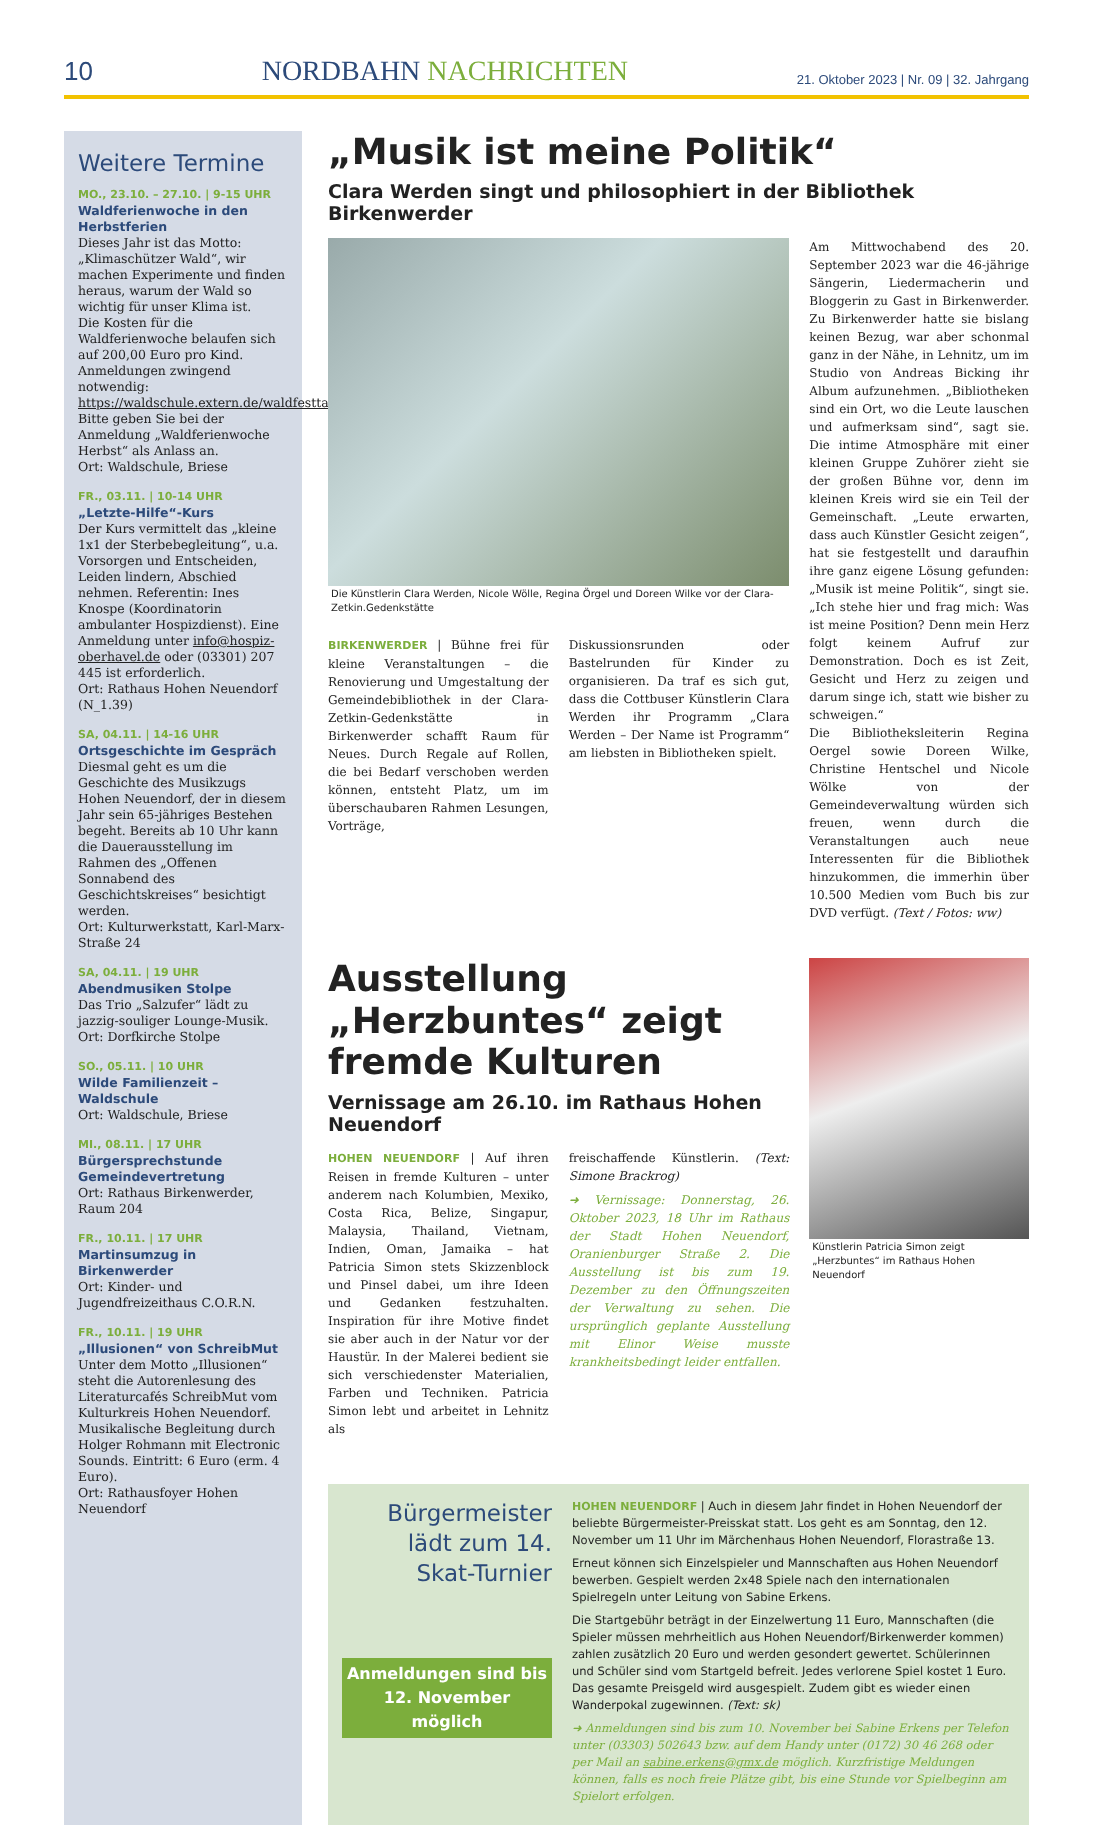10
NORDBAHN NACHRICHTEN
21. Oktober 2023 | Nr. 09 | 32. Jahrgang
Weitere Termine
MO., 23.10. – 27.10. | 9-15 UHR
Waldferienwoche in den Herbstferien
Dieses Jahr ist das Motto: „Klimaschützer Wald“, wir machen Experimente und finden heraus, warum der Wald so wichtig für unser Klima ist.
Die Kosten für die Waldferienwoche belaufen sich auf 200,00 Euro pro Kind. Anmeldungen zwingend notwendig: https://waldschule.extern.de/waldfesttage
Bitte geben Sie bei der Anmeldung „Waldferienwoche Herbst“ als Anlass an.
Ort: Waldschule, Briese
FR., 03.11. | 10-14 UHR
„Letzte-Hilfe“-Kurs
Der Kurs vermittelt das „kleine 1x1 der Sterbebegleitung“, u.a. Vorsorgen und Entscheiden, Leiden lindern, Abschied nehmen. Referentin: Ines Knospe (Koordinatorin ambulanter Hospizdienst). Eine Anmeldung unter info@hospiz-oberhavel.de oder (03301) 207 445 ist erforderlich.
Ort: Rathaus Hohen Neuendorf (N_1.39)
SA, 04.11. | 14-16 UHR
Ortsgeschichte im Gespräch
Diesmal geht es um die Geschichte des Musikzugs Hohen Neuendorf, der in diesem Jahr sein 65-jähriges Bestehen begeht. Bereits ab 10 Uhr kann die Dauerausstellung im Rahmen des „Offenen Sonnabend des Geschichtskreises“ besichtigt werden.
Ort: Kulturwerkstatt, Karl-Marx-Straße 24
SA, 04.11. | 19 UHR
Abendmusiken Stolpe
Das Trio „Salzufer“ lädt zu jazzig-souliger Lounge-Musik.
Ort: Dorfkirche Stolpe
SO., 05.11. | 10 UHR
Wilde Familienzeit – Waldschule
Ort: Waldschule, Briese
MI., 08.11. | 17 UHR
Bürgersprechstunde Gemeindevertretung
Ort: Rathaus Birkenwerder, Raum 204
FR., 10.11. | 17 UHR
Martinsumzug in Birkenwerder
Ort: Kinder- und Jugendfreizeithaus C.O.R.N.
FR., 10.11. | 19 UHR
„Illusionen“ von SchreibMut
Unter dem Motto „Illusionen“ steht die Autorenlesung des Literaturcafés SchreibMut vom Kulturkreis Hohen Neuendorf. Musikalische Begleitung durch Holger Rohmann mit Electronic Sounds. Eintritt: 6 Euro (erm. 4 Euro).
Ort: Rathausfoyer Hohen Neuendorf
„Musik ist meine Politik“
Clara Werden singt und philosophiert in der Bibliothek Birkenwerder
Die Künstlerin Clara Werden, Nicole Wölle, Regina Örgel und Doreen Wilke vor der Clara-Zetkin.Gedenkstätte
BIRKENWERDER | Bühne frei für kleine Veranstaltungen – die Renovierung und Umgestaltung der Gemeindebibliothek in der Clara-Zetkin-Gedenkstätte in Birkenwerder schafft Raum für Neues. Durch Regale auf Rollen, die bei Bedarf verschoben werden können, entsteht Platz, um im überschaubaren Rahmen Lesungen, Vorträge,
Diskussionsrunden oder Bastelrunden für Kinder zu organisieren. Da traf es sich gut, dass die Cottbuser Künstlerin Clara Werden ihr Programm „Clara Werden – Der Name ist Programm“ am liebsten in Bibliotheken spielt.
Am Mittwochabend des 20. September 2023 war die 46-jährige Sängerin, Liedermacherin und Bloggerin zu Gast in Birkenwerder. Zu Birkenwerder hatte sie bislang keinen Bezug, war aber schonmal ganz in der Nähe, in Lehnitz, um im Studio von Andreas Bicking ihr Album aufzunehmen. „Bibliotheken sind ein Ort, wo die Leute lauschen und aufmerksam sind“, sagt sie. Die intime Atmosphäre mit einer kleinen Gruppe Zuhörer zieht sie der großen Bühne vor, denn im kleinen Kreis wird sie ein Teil der Gemeinschaft. „Leute erwarten, dass auch Künstler Gesicht zeigen“, hat sie festgestellt und daraufhin ihre ganz eigene Lösung gefunden: „Musik ist meine Politik“, singt sie. „Ich stehe hier und frag mich: Was ist meine Position? Denn mein Herz folgt keinem Aufruf zur Demonstration. Doch es ist Zeit, Gesicht und Herz zu zeigen und darum singe ich, statt wie bisher zu schweigen.“
Die Bibliotheksleiterin Regina Oergel sowie Doreen Wilke, Christine Hentschel und Nicole Wölke von der Gemeindeverwaltung würden sich freuen, wenn durch die Veranstaltungen auch neue Interessenten für die Bibliothek hinzukommen, die immerhin über 10.500 Medien vom Buch bis zur DVD verfügt. (Text / Fotos: ww)
Ausstellung „Herzbuntes“ zeigt fremde Kulturen
Vernissage am 26.10. im Rathaus Hohen Neuendorf
HOHEN NEUENDORF | Auf ihren Reisen in fremde Kulturen – unter anderem nach Kolumbien, Mexiko, Costa Rica, Belize, Singapur, Malaysia, Thailand, Vietnam, Indien, Oman, Jamaika – hat Patricia Simon stets Skizzenblock und Pinsel dabei, um ihre Ideen und Gedanken festzuhalten. Inspiration für ihre Motive findet sie aber auch in der Natur vor der Haustür. In der Malerei bedient sie sich verschiedenster Materialien, Farben und Techniken. Patricia Simon lebt und arbeitet in Lehnitz als
freischaffende Künstlerin. (Text: Simone Brackrog)
➜ Vernissage: Donnerstag, 26. Oktober 2023, 18 Uhr im Rathaus der Stadt Hohen Neuendorf, Oranienburger Straße 2. Die Ausstellung ist bis zum 19. Dezember zu den Öffnungszeiten der Verwaltung zu sehen. Die ursprünglich geplante Ausstellung mit Elinor Weise musste krankheitsbedingt leider entfallen.
Künstlerin Patricia Simon zeigt „Herzbuntes“ im Rathaus Hohen Neuendorf
Bürgermeister lädt zum 14. Skat-Turnier
Anmeldungen sind bis 12. November möglich
HOHEN NEUENDORF | Auch in diesem Jahr findet in Hohen Neuendorf der beliebte Bürgermeister-Preisskat statt. Los geht es am Sonntag, den 12. November um 11 Uhr im Märchenhaus Hohen Neuendorf, Florastraße 13.
Erneut können sich Einzelspieler und Mannschaften aus Hohen Neuendorf bewerben. Gespielt werden 2x48 Spiele nach den internationalen Spielregeln unter Leitung von Sabine Erkens.
Die Startgebühr beträgt in der Einzelwertung 11 Euro, Mannschaften (die Spieler müssen mehrheitlich aus Hohen Neuendorf/Birkenwerder kommen) zahlen zusätzlich 20 Euro und werden gesondert gewertet. Schülerinnen und Schüler sind vom Startgeld befreit. Jedes verlorene Spiel kostet 1 Euro. Das gesamte Preisgeld wird ausgespielt. Zudem gibt es wieder einen Wanderpokal zugewinnen. (Text: sk)
➜ Anmeldungen sind bis zum 10. November bei Sabine Erkens per Telefon unter (03303) 502643 bzw. auf dem Handy unter (0172) 30 46 268 oder per Mail an sabine.erkens@gmx.de möglich. Kurzfristige Meldungen können, falls es noch freie Plätze gibt, bis eine Stunde vor Spielbeginn am Spielort erfolgen.